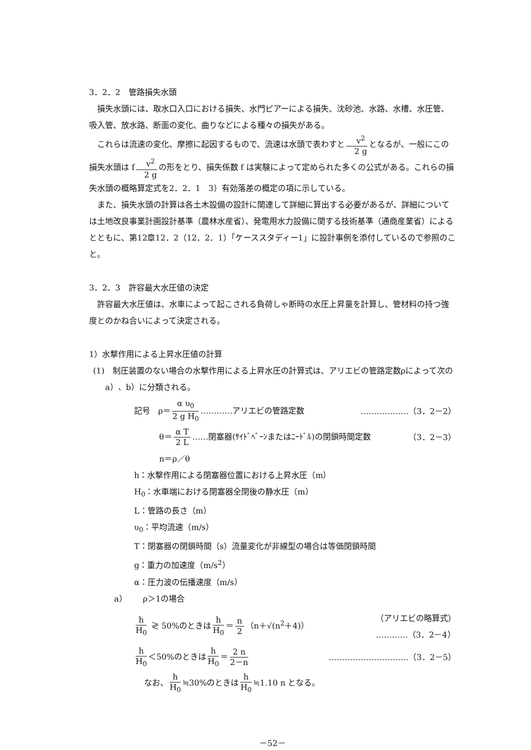3．2．2　管路損失水頭
損失水頭には、取水口入口における損失、水門ピアーによる損失、沈砂池、水路、水槽、水圧管、吸入管、放水路、断面の変化、曲りなどによる種々の損失がある。
これらは流速の変化、摩擦に起因するもので、流速は水頭で表わすと v<sup>2</sup> 2 g となるが、一般にこの損失水頭は f v<sup>2</sup> 2 g の形をとり、損失係数 f は実験によって定められた多くの公式がある。これらの損失水頭の概略算定式を2．2．1　3）有効落差の概定の項に示している。
また、損失水頭の計算は各土木設備の設計に関連して詳細に算出する必要があるが、詳細については土地改良事業計画設計基準（農林水産省）、発電用水力設備に関する技術基準（通商産業省）によるとともに、第12章12．2（12．2．1）「ケーススタディー1」に設計事例を添付しているので参照のこと。
3．2．3　許容最大水圧値の決定
許容最大水圧値は、水車によって起こされる負荷しゃ断時の水圧上昇量を計算し、管材料の持つ強度とのかね合いによって決定される。
1）水撃作用による上昇水圧値の計算
(1)　制圧装置のない場合の水撃作用による上昇水圧の計算式は、アリエビの管路定数ρによって次のa）、b）に分類される。
記号　ρ＝ α υ<sub>0</sub> 2 g H<sub>0</sub> …………アリエビの管路定数 ………………（3．2－2）
θ＝ α T 2 L ……閉塞器(ｻｲﾄﾞﾍﾞｰﾝまたはﾆｰﾄﾞﾙ)の閉鎖時間定数 （3．2－3）
n＝ρ／θ
h：水撃作用による閉塞器位置における上昇水圧（m）
H<sub>0</sub>：水車端における閉塞器全閉後の静水圧（m）
L：管路の長さ（m）
υ<sub>0</sub>：平均流速（m/s）
T：閉塞器の閉鎖時間（s）流量変化が非線型の場合は等価閉鎖時間
g：重力の加速度（m/s<sup>2</sup>）
α：圧力波の伝播速度（m/s）
a）　　ρ＞1の場合
h H<sub>0</sub> ≷ 50%のときは h H<sub>0</sub> ＝ n 2 （n＋√(n<sup>2</sup>＋4)） （アリエビの略算式）
…………（3．2－4）
h H<sub>0</sub> ＜50%のときは h H<sub>0</sub> ＝ 2 n 2－n …………………………（3．2－5）
なお、 h H<sub>0</sub> ≒30%のときは h H<sub>0</sub> ≒1.10 n となる。
－52－